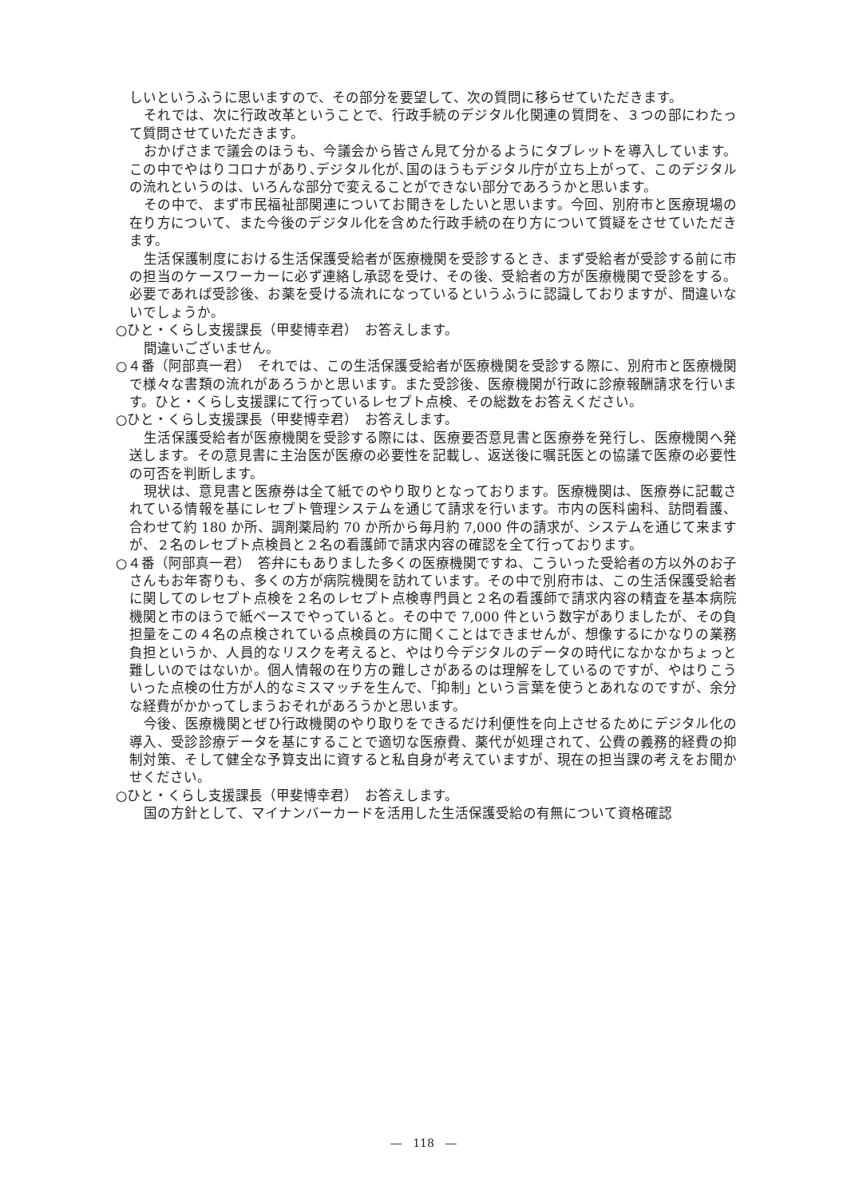しいというふうに思いますので、その部分を要望して、次の質問に移らせていただきます。
それでは、次に行政改革ということで、行政手続のデジタル化関連の質問を、３つの部にわたって質問させていただきます。
おかげさまで議会のほうも、今議会から皆さん見て分かるようにタブレットを導入しています。この中でやはりコロナがあり､デジタル化が､国のほうもデジタル庁が立ち上がって、このデジタルの流れというのは、いろんな部分で変えることができない部分であろうかと思います。
その中で、まず市民福祉部関連についてお聞きをしたいと思います。今回、別府市と医療現場の在り方について、また今後のデジタル化を含めた行政手続の在り方について質疑をさせていただきます。
生活保護制度における生活保護受給者が医療機関を受診するとき、まず受給者が受診する前に市の担当のケースワーカーに必ず連絡し承認を受け、その後、受給者の方が医療機関で受診をする。必要であれば受診後、お薬を受ける流れになっているというふうに認識しておりますが、間違いないでしょうか。
○ひと・くらし支援課長（甲斐博幸君）　お答えします。
間違いございません。
○４番（阿部真一君）　それでは、この生活保護受給者が医療機関を受診する際に、別府市と医療機関で様々な書類の流れがあろうかと思います。また受診後、医療機関が行政に診療報酬請求を行います。ひと・くらし支援課にて行っているレセプト点検、その総数をお答えください。
○ひと・くらし支援課長（甲斐博幸君）　お答えします。
生活保護受給者が医療機関を受診する際には、医療要否意見書と医療券を発行し、医療機関へ発送します。その意見書に主治医が医療の必要性を記載し、返送後に嘱託医との協議で医療の必要性の可否を判断します。
現状は、意見書と医療券は全て紙でのやり取りとなっております。医療機関は、医療券に記載されている情報を基にレセプト管理システムを通じて請求を行います。市内の医科歯科、訪問看護、合わせて約 180 か所、調剤薬局約 70 か所から毎月約 7,000 件の請求が、システムを通じて来ますが、２名のレセプト点検員と２名の看護師で請求内容の確認を全て行っております。
○４番（阿部真一君）　答弁にもありました多くの医療機関ですね、こういった受給者の方以外のお子さんもお年寄りも、多くの方が病院機関を訪れています。その中で別府市は、この生活保護受給者に関してのレセプト点検を２名のレセプト点検専門員と２名の看護師で請求内容の精査を基本病院機関と市のほうで紙ベースでやっていると。その中で 7,000 件という数字がありましたが、その負担量をこの４名の点検されている点検員の方に聞くことはできませんが、想像するにかなりの業務負担というか、人員的なリスクを考えると、やはり今デジタルのデータの時代になかなかちょっと難しいのではないか。個人情報の在り方の難しさがあるのは理解をしているのですが、やはりこういった点検の仕方が人的なミスマッチを生んで、｢抑制｣ という言葉を使うとあれなのですが、余分な経費がかかってしまうおそれがあろうかと思います。
今後、医療機関とぜひ行政機関のやり取りをできるだけ利便性を向上させるためにデジタル化の導入、受診診療データを基にすることで適切な医療費、薬代が処理されて、公費の義務的経費の抑制対策、そして健全な予算支出に資すると私自身が考えていますが、現在の担当課の考えをお聞かせください。
○ひと・くらし支援課長（甲斐博幸君）　お答えします。
国の方針として、マイナンバーカードを活用した生活保護受給の有無について資格確認
―　118　―